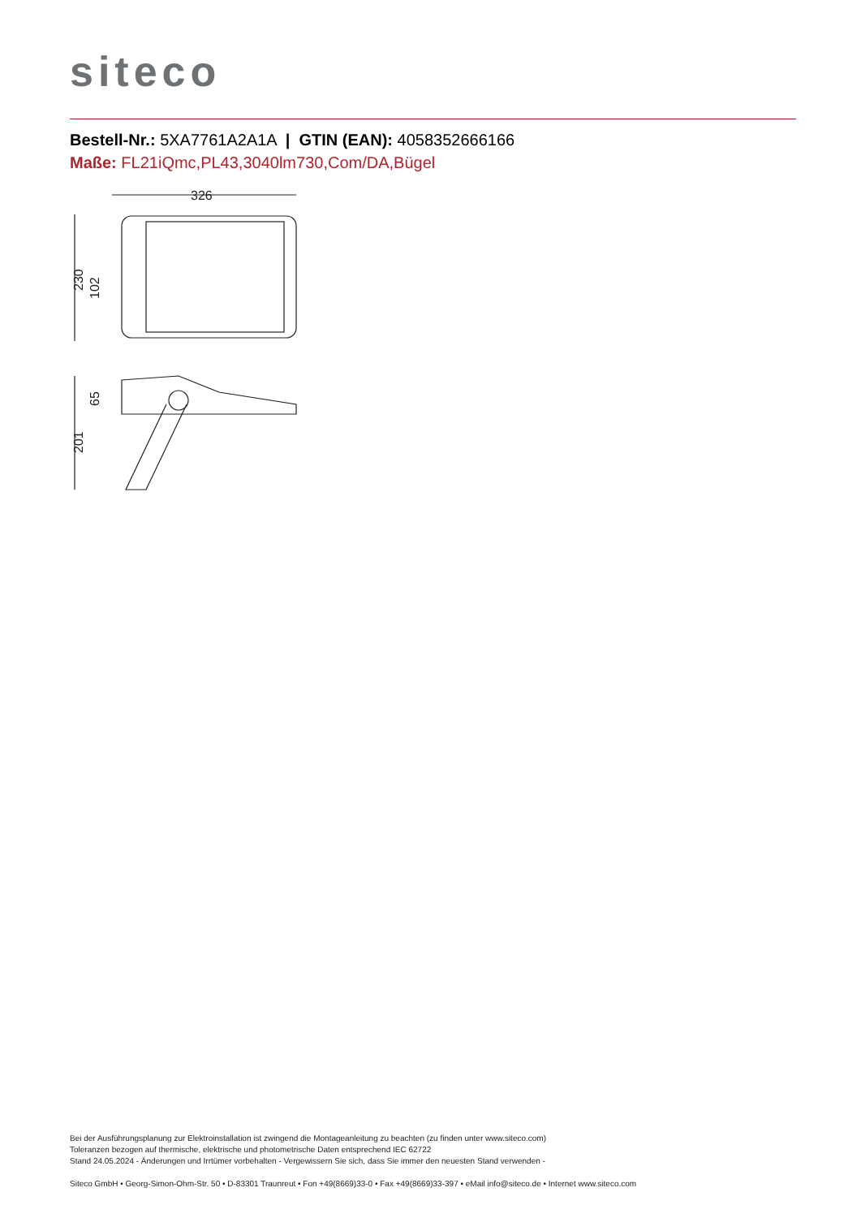siteco
Bestell-Nr.: 5XA7761A2A1A | GTIN (EAN): 4058352666166
Maße: FL21iQmc,PL43,3040lm730,Com/DA,Bügel
326
230
102
201
65
Bei der Ausführungsplanung zur Elektroinstallation ist zwingend die Montageanleitung zu beachten (zu finden unter www.siteco.com)
Toleranzen bezogen auf thermische, elektrische und photometrische Daten entsprechend IEC 62722
Stand 24.05.2024 - Änderungen und Irrtümer vorbehalten - Vergewissern Sie sich, dass Sie immer den neuesten Stand verwenden -
Siteco GmbH • Georg-Simon-Ohm-Str. 50 • D-83301 Traunreut • Fon +49(8669)33-0 • Fax +49(8669)33-397 • eMail info@siteco.de • Internet www.siteco.com